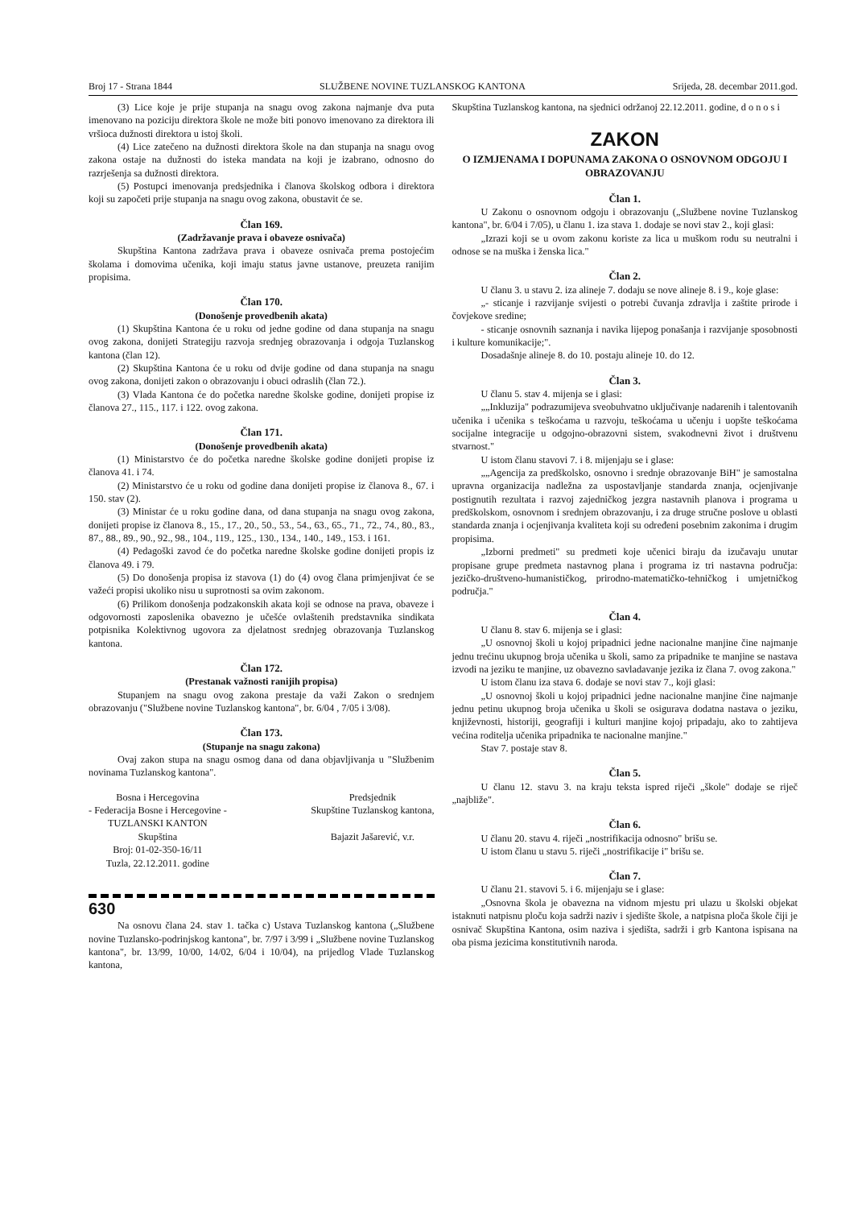Broj 17 - Strana 1844 SLUŽBENE NOVINE TUZLANSKOG KANTONA Srijeda, 28. decembar 2011.god.
(3) Lice koje je prije stupanja na snagu ovog zakona najmanje dva puta imenovano na poziciju direktora škole ne može biti ponovo imenovano za direktora ili vršioca dužnosti direktora u istoj školi.
(4) Lice zatečeno na dužnosti direktora škole na dan stupanja na snagu ovog zakona ostaje na dužnosti do isteka mandata na koji je izabrano, odnosno do razrješenja sa dužnosti direktora.
(5) Postupci imenovanja predsjednika i članova školskog odbora i direktora koji su započeti prije stupanja na snagu ovog zakona, obustavit će se.
Član 169.
(Zadržavanje prava i obaveze osnivača)
Skupština Kantona zadržava prava i obaveze osnivača prema postojećim školama i domovima učenika, koji imaju status javne ustanove, preuzeta ranijim propisima.
Član 170.
(Donošenje provedbenih akata)
(1) Skupština Kantona će u roku od jedne godine od dana stupanja na snagu ovog zakona, donijeti Strategiju razvoja srednjeg obrazovanja i odgoja Tuzlanskog kantona (član 12).
(2) Skupština Kantona će u roku od dvije godine od dana stupanja na snagu ovog zakona, donijeti zakon o obrazovanju i obuci odraslih (član 72.).
(3) Vlada Kantona će do početka naredne školske godine, donijeti propise iz članova 27., 115., 117. i 122. ovog zakona.
Član 171.
(Donošenje provedbenih akata)
(1) Ministarstvo će do početka naredne školske godine donijeti propise iz članova 41. i 74.
(2) Ministarstvo će u roku od godine dana donijeti propise iz članova 8., 67. i 150. stav (2).
(3) Ministar će u roku godine dana, od dana stupanja na snagu ovog zakona, donijeti propise iz članova 8., 15., 17., 20., 50., 53., 54., 63., 65., 71., 72., 74., 80., 83., 87., 88., 89., 90., 92., 98., 104., 119., 125., 130., 134., 140., 149., 153. i 161.
(4) Pedagoški zavod će do početka naredne školske godine donijeti propis iz članova 49. i 79.
(5) Do donošenja propisa iz stavova (1) do (4) ovog člana primjenjivat će se važeći propisi ukoliko nisu u suprotnosti sa ovim zakonom.
(6) Prilikom donošenja podzakonskih akata koji se odnose na prava, obaveze i odgovornosti zaposlenika obavezno je učešće ovlaštenih predstavnika sindikata potpisnika Kolektivnog ugovora za djelatnost srednjeg obrazovanja Tuzlanskog kantona.
Član 172.
(Prestanak važnosti ranijih propisa)
Stupanjem na snagu ovog zakona prestaje da važi Zakon o srednjem obrazovanju ("Službene novine Tuzlanskog kantona", br. 6/04 , 7/05 i 3/08).
Član 173.
(Stupanje na snagu zakona)
Ovaj zakon stupa na snagu osmog dana od dana objavljivanja u "Službenim novinama Tuzlanskog kantona".
Bosna i Hercegovina
- Federacija Bosne i Hercegovine -
TUZLANSKI KANTON
Skupština
Broj: 01-02-350-16/11
Tuzla, 22.12.2011. godine
Predsjednik
Skupštine Tuzlanskog kantona,
Bajazit Jašarević, v.r.
630
Na osnovu člana 24. stav 1. tačka c) Ustava Tuzlanskog kantona („Službene novine Tuzlansko-podrinjskog kantona", br. 7/97 i 3/99 i „Službene novine Tuzlanskog kantona", br. 13/99, 10/00, 14/02, 6/04 i 10/04), na prijedlog Vlade Tuzlanskog kantona,
Skupština Tuzlanskog kantona, na sjednici održanoj 22.12.2011. godine, d o n o s i
ZAKON
O IZMJENAMA I DOPUNAMA ZAKONA O OSNOVNOM ODGOJU I OBRAZOVANJU
Član 1.
U Zakonu o osnovnom odgoju i obrazovanju („Službene novine Tuzlanskog kantona", br. 6/04 i 7/05), u članu 1. iza stava 1. dodaje se novi stav 2., koji glasi:
„Izrazi koji se u ovom zakonu koriste za lica u muškom rodu su neutralni i odnose se na muška i ženska lica."
Član 2.
U članu 3. u stavu 2. iza alineje 7. dodaju se nove alineje 8. i 9., koje glase:
„- sticanje i razvijanje svijesti o potrebi čuvanja zdravlja i zaštite prirode i čovjekove sredine;
- sticanje osnovnih saznanja i navika lijepog ponašanja i razvijanje sposobnosti i kulture komunikacije;".
Dosadašnje alineje 8. do 10. postaju alineje 10. do 12.
Član 3.
U članu 5. stav 4. mijenja se i glasi:
„„Inkluzija" podrazumijeva sveobuhvatno uključivanje nadarenih i talentovanih učenika i učenika s teškoćama u razvoju, teškoćama u učenju i uopšte teškoćama socijalne integracije u odgojno-obrazovni sistem, svakodnevni život i društvenu stvarnost."
U istom članu stavovi 7. i 8. mijenjaju se i glase:
„„Agencija za predškolsko, osnovno i srednje obrazovanje BiH" je samostalna upravna organizacija nadležna za uspostavljanje standarda znanja, ocjenjivanje postignutih rezultata i razvoj zajedničkog jezgra nastavnih planova i programa u predškolskom, osnovnom i srednjem obrazovanju, i za druge stručne poslove u oblasti standarda znanja i ocjenjivanja kvaliteta koji su određeni posebnim zakonima i drugim propisima.
„Izborni predmeti" su predmeti koje učenici biraju da izučavaju unutar propisane grupe predmeta nastavnog plana i programa iz tri nastavna područja: jezičko-društveno-humanističkog, prirodno-matematičko-tehničkog i umjetničkog područja."
Član 4.
U članu 8. stav 6. mijenja se i glasi:
„U osnovnoj školi u kojoj pripadnici jedne nacionalne manjine čine najmanje jednu trećinu ukupnog broja učenika u školi, samo za pripadnike te manjine se nastava izvodi na jeziku te manjine, uz obavezno savladavanje jezika iz člana 7. ovog zakona."
U istom članu iza stava 6. dodaje se novi stav 7., koji glasi:
„U osnovnoj školi u kojoj pripadnici jedne nacionalne manjine čine najmanje jednu petinu ukupnog broja učenika u školi se osigurava dodatna nastava o jeziku, književnosti, historiji, geografiji i kulturi manjine kojoj pripadaju, ako to zahtijeva većina roditelja učenika pripadnika te nacionalne manjine."
Stav 7. postaje stav 8.
Član 5.
U članu 12. stavu 3. na kraju teksta ispred riječi „škole" dodaje se riječ „najbliže".
Član 6.
U članu 20. stavu 4. riječi „nostrifikacija odnosno" brišu se.
U istom članu u stavu 5. riječi „nostrifikacije i" brišu se.
Član 7.
U članu 21. stavovi 5. i 6. mijenjaju se i glase:
„Osnovna škola je obavezna na vidnom mjestu pri ulazu u školski objekat istaknuti natpisnu ploču koja sadrži naziv i sjedište škole, a natpisna ploča škole čiji je osnivač Skupština Kantona, osim naziva i sjedišta, sadrži i grb Kantona ispisana na oba pisma jezicima konstitutivnih naroda.